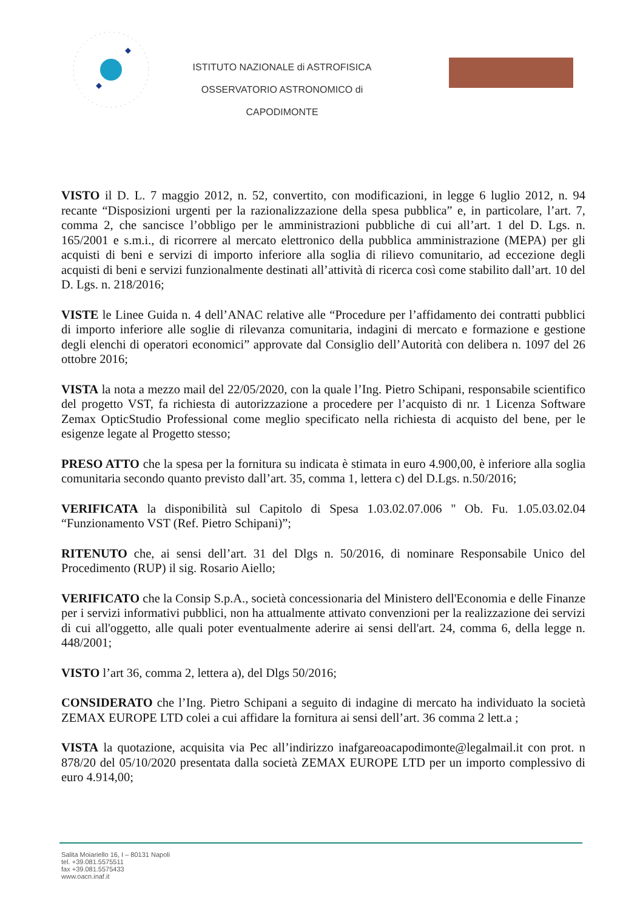ISTITUTO NAZIONALE di ASTROFISICA
OSSERVATORIO ASTRONOMICO di CAPODIMONTE
VISTO il D. L. 7 maggio 2012, n. 52, convertito, con modificazioni, in legge 6 luglio 2012, n. 94 recante “Disposizioni urgenti per la razionalizzazione della spesa pubblica” e, in particolare, l’art. 7, comma 2, che sancisce l’obbligo per le amministrazioni pubbliche di cui all’art. 1 del D. Lgs. n. 165/2001 e s.m.i., di ricorrere al mercato elettronico della pubblica amministrazione (MEPA) per gli acquisti di beni e servizi di importo inferiore alla soglia di rilievo comunitario, ad eccezione degli acquisti di beni e servizi funzionalmente destinati all’attività di ricerca così come stabilito dall’art. 10 del D. Lgs. n. 218/2016;
VISTE le Linee Guida n. 4 dell’ANAC relative alle “Procedure per l’affidamento dei contratti pubblici di importo inferiore alle soglie di rilevanza comunitaria, indagini di mercato e formazione e gestione degli elenchi di operatori economici” approvate dal Consiglio dell’Autorità con delibera n. 1097 del 26 ottobre 2016;
VISTA la nota a mezzo mail del 22/05/2020, con la quale l’Ing. Pietro Schipani, responsabile scientifico del progetto VST, fa richiesta di autorizzazione a procedere per l’acquisto di nr. 1 Licenza Software Zemax OpticStudio Professional come meglio specificato nella richiesta di acquisto del bene, per le esigenze legate al Progetto stesso;
PRESO ATTO che la spesa per la fornitura su indicata è stimata in euro 4.900,00, è inferiore alla soglia comunitaria secondo quanto previsto dall’art. 35, comma 1, lettera c) del D.Lgs. n.50/2016;
VERIFICATA la disponibilità sul Capitolo di Spesa 1.03.02.07.006 " Ob. Fu. 1.05.03.02.04 “Funzionamento VST (Ref. Pietro Schipani)”;
RITENUTO che, ai sensi dell’art. 31 del Dlgs n. 50/2016, di nominare Responsabile Unico del Procedimento (RUP) il sig. Rosario Aiello;
VERIFICATO che la Consip S.p.A., società concessionaria del Ministero dell'Economia e delle Finanze per i servizi informativi pubblici, non ha attualmente attivato convenzioni per la realizzazione dei servizi di cui all'oggetto, alle quali poter eventualmente aderire ai sensi dell'art. 24, comma 6, della legge n. 448/2001;
VISTO l’art 36, comma 2, lettera a), del Dlgs 50/2016;
CONSIDERATO che l’Ing. Pietro Schipani a seguito di indagine di mercato ha individuato la società ZEMAX EUROPE LTD colei a cui affidare la fornitura ai sensi dell’art. 36 comma 2 lett.a ;
VISTA la quotazione, acquisita via Pec all’indirizzo inafgareoacapodimonte@legalmail.it con prot. n 878/20 del 05/10/2020 presentata dalla società ZEMAX EUROPE LTD per un importo complessivo di euro 4.914,00;
Salita Moiariello 16, I – 80131 Napoli
tel. +39.081.5575511
fax +39.081.5575433
www.oacn.inaf.it